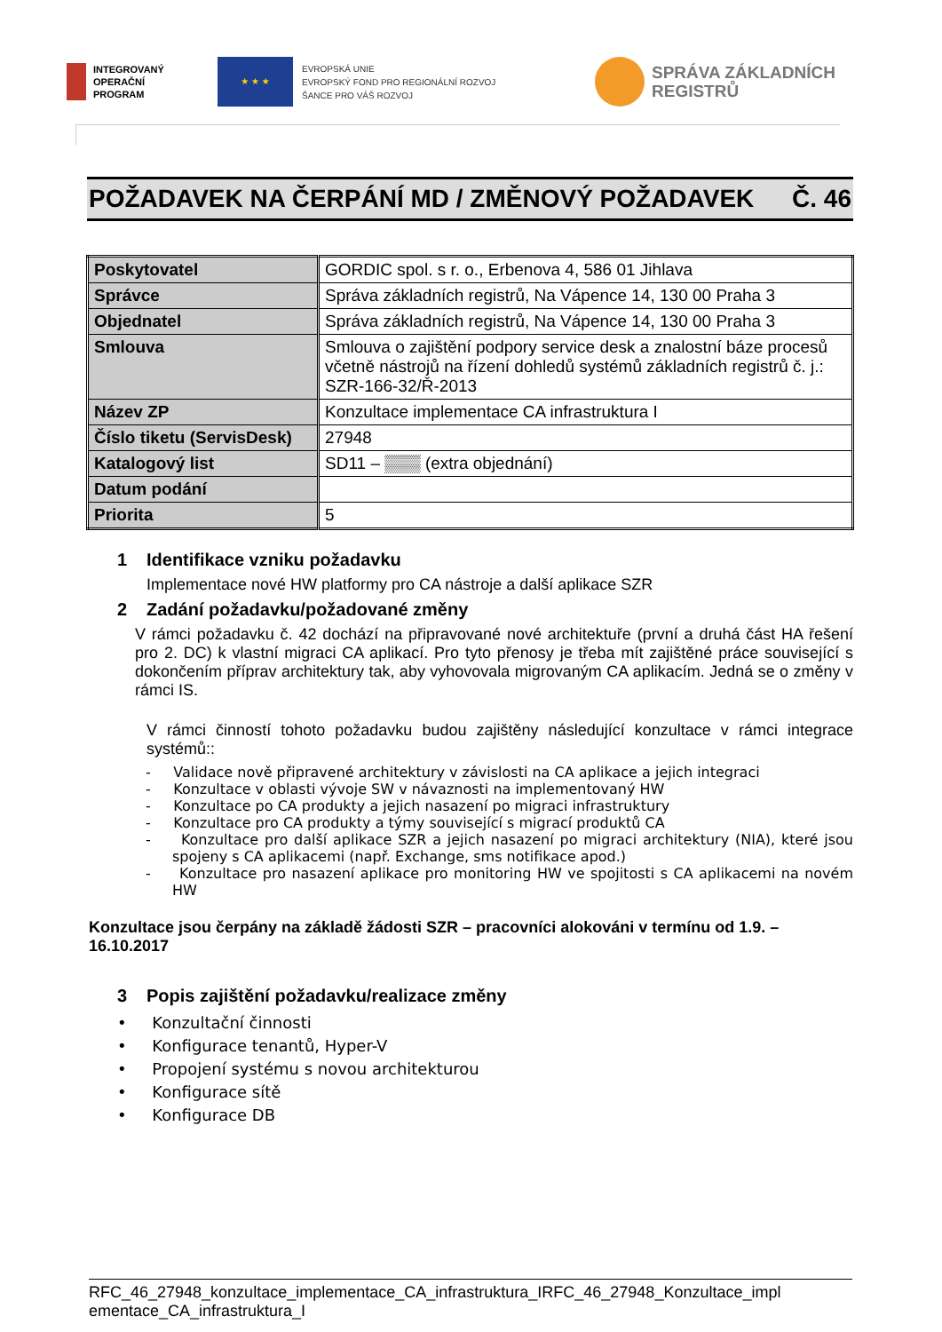INTEGROVANÝ
OPERAČNÍ
PROGRAM
★ ★ ★
EVROPSKÁ UNIE
EVROPSKÝ FOND PRO REGIONÁLNÍ ROZVOJ
ŠANCE PRO VÁŠ ROZVOJ
SPRÁVA ZÁKLADNÍCH
REGISTRŮ
POŽADAVEK NA ČERPÁNÍ MD / ZMĚNOVÝ POŽADAVEK Č. 46
| Poskytovatel | GORDIC spol. s r. o., Erbenova 4, 586 01 Jihlava |
| Správce | Správa základních registrů, Na Vápence 14, 130 00 Praha 3 |
| Objednatel | Správa základních registrů, Na Vápence 14, 130 00 Praha 3 |
| Smlouva | Smlouva o zajištění podpory service desk a znalostní báze procesů včetně nástrojů na řízení dohledů systémů základních registrů č. j.: SZR-166-32/Ř-2013 |
| Název ZP | Konzultace implementace CA infrastruktura I |
| Číslo tiketu (ServisDesk) | 27948 |
| Katalogový list | SD11 – ▒▒▒ (extra objednání) |
| Datum podání | |
| Priorita | 5 |
1 Identifikace vzniku požadavku
Implementace nové HW platformy pro CA nástroje a další aplikace SZR
2 Zadání požadavku/požadované změny
V rámci požadavku č. 42 dochází na připravované nové architektuře (první a druhá část HA řešení pro 2. DC) k vlastní migraci CA aplikací. Pro tyto přenosy je třeba mít zajištěné práce související s dokončením příprav architektury tak, aby vyhovovala migrovaným CA aplikacím. Jedná se o změny v rámci IS.
V rámci činností tohoto požadavku budou zajištěny následující konzultace v rámci integrace systémů::
- Validace nově připravené architektury v závislosti na CA aplikace a jejich integraci
- Konzultace v oblasti vývoje SW v návaznosti na implementovaný HW
- Konzultace po CA produkty a jejich nasazení po migraci infrastruktury
- Konzultace pro CA produkty a týmy související s migrací produktů CA
- Konzultace pro další aplikace SZR a jejich nasazení po migraci architektury (NIA), které jsou spojeny s CA aplikacemi (např. Exchange, sms notifikace apod.)
- Konzultace pro nasazení aplikace pro monitoring HW ve spojitosti s CA aplikacemi na novém HW
Konzultace jsou čerpány na základě žádosti SZR – pracovníci alokováni v termínu od 1.9. – 16.10.2017
3 Popis zajištění požadavku/realizace změny
• Konzultační činnosti
• Konfigurace tenantů, Hyper-V
• Propojení systému s novou architekturou
• Konfigurace sítě
• Konfigurace DB
RFC_46_27948_konzultace_implementace_CA_infrastruktura_IRFC_46_27948_Konzultace_impl ementace_CA_infrastruktura_I